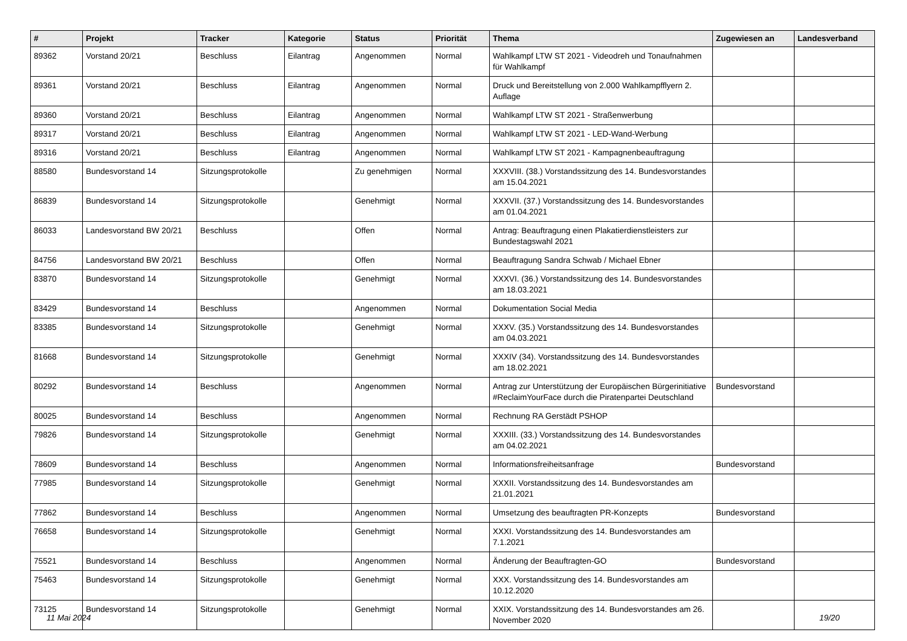| # | Projekt | Tracker | Kategorie | Status | Priorität | Thema | Zugewiesen an | Landesverband |
| --- | --- | --- | --- | --- | --- | --- | --- | --- |
| 89362 | Vorstand 20/21 | Beschluss | Eilantrag | Angenommen | Normal | Wahlkampf LTW ST 2021 - Videodreh und Tonaufnahmen für Wahlkampf | | |
| 89361 | Vorstand 20/21 | Beschluss | Eilantrag | Angenommen | Normal | Druck und Bereitstellung von 2.000 Wahlkampfflyern 2. Auflage | | |
| 89360 | Vorstand 20/21 | Beschluss | Eilantrag | Angenommen | Normal | Wahlkampf LTW ST 2021 - Straßenwerbung | | |
| 89317 | Vorstand 20/21 | Beschluss | Eilantrag | Angenommen | Normal | Wahlkampf LTW ST 2021 - LED-Wand-Werbung | | |
| 89316 | Vorstand 20/21 | Beschluss | Eilantrag | Angenommen | Normal | Wahlkampf LTW ST 2021 - Kampagnenbeauftragung | | |
| 88580 | Bundesvorstand 14 | Sitzungsprotokolle | | Zu genehmigen | Normal | XXXVIII. (38.) Vorstandssitzung des 14. Bundesvorstandes am 15.04.2021 | | |
| 86839 | Bundesvorstand 14 | Sitzungsprotokolle | | Genehmigt | Normal | XXXVII. (37.) Vorstandssitzung des 14. Bundesvorstandes am 01.04.2021 | | |
| 86033 | Landesvorstand BW 20/21 | Beschluss | | Offen | Normal | Antrag: Beauftragung einen Plakatierdienstleisters zur Bundestagswahl 2021 | | |
| 84756 | Landesvorstand BW 20/21 | Beschluss | | Offen | Normal | Beauftragung Sandra Schwab / Michael Ebner | | |
| 83870 | Bundesvorstand 14 | Sitzungsprotokolle | | Genehmigt | Normal | XXXVI. (36.) Vorstandssitzung des 14. Bundesvorstandes am 18.03.2021 | | |
| 83429 | Bundesvorstand 14 | Beschluss | | Angenommen | Normal | Dokumentation Social Media | | |
| 83385 | Bundesvorstand 14 | Sitzungsprotokolle | | Genehmigt | Normal | XXXV. (35.) Vorstandssitzung des 14. Bundesvorstandes am 04.03.2021 | | |
| 81668 | Bundesvorstand 14 | Sitzungsprotokolle | | Genehmigt | Normal | XXXIV (34). Vorstandssitzung des 14. Bundesvorstandes am 18.02.2021 | | |
| 80292 | Bundesvorstand 14 | Beschluss | | Angenommen | Normal | Antrag zur Unterstützung der Europäischen Bürgerinitiative #ReclaimYourFace durch die Piratenpartei Deutschland | Bundesvorstand | |
| 80025 | Bundesvorstand 14 | Beschluss | | Angenommen | Normal | Rechnung RA Gerstädt PSHOP | | |
| 79826 | Bundesvorstand 14 | Sitzungsprotokolle | | Genehmigt | Normal | XXXIII. (33.) Vorstandssitzung des 14. Bundesvorstandes am 04.02.2021 | | |
| 78609 | Bundesvorstand 14 | Beschluss | | Angenommen | Normal | Informationsfreiheitsanfrage | Bundesvorstand | |
| 77985 | Bundesvorstand 14 | Sitzungsprotokolle | | Genehmigt | Normal | XXXII. Vorstandssitzung des 14. Bundesvorstandes am 21.01.2021 | | |
| 77862 | Bundesvorstand 14 | Beschluss | | Angenommen | Normal | Umsetzung des beauftragten PR-Konzepts | Bundesvorstand | |
| 76658 | Bundesvorstand 14 | Sitzungsprotokolle | | Genehmigt | Normal | XXXI. Vorstandssitzung des 14. Bundesvorstandes am 7.1.2021 | | |
| 75521 | Bundesvorstand 14 | Beschluss | | Angenommen | Normal | Änderung der Beauftragten-GO | Bundesvorstand | |
| 75463 | Bundesvorstand 14 | Sitzungsprotokolle | | Genehmigt | Normal | XXX. Vorstandssitzung des 14. Bundesvorstandes am 10.12.2020 | | |
| 73125 | Bundesvorstand 14 | Sitzungsprotokolle | | Genehmigt | Normal | XXIX. Vorstandssitzung des 14. Bundesvorstandes am 26. November 2020 | | |
11 Mai 2024 19/20